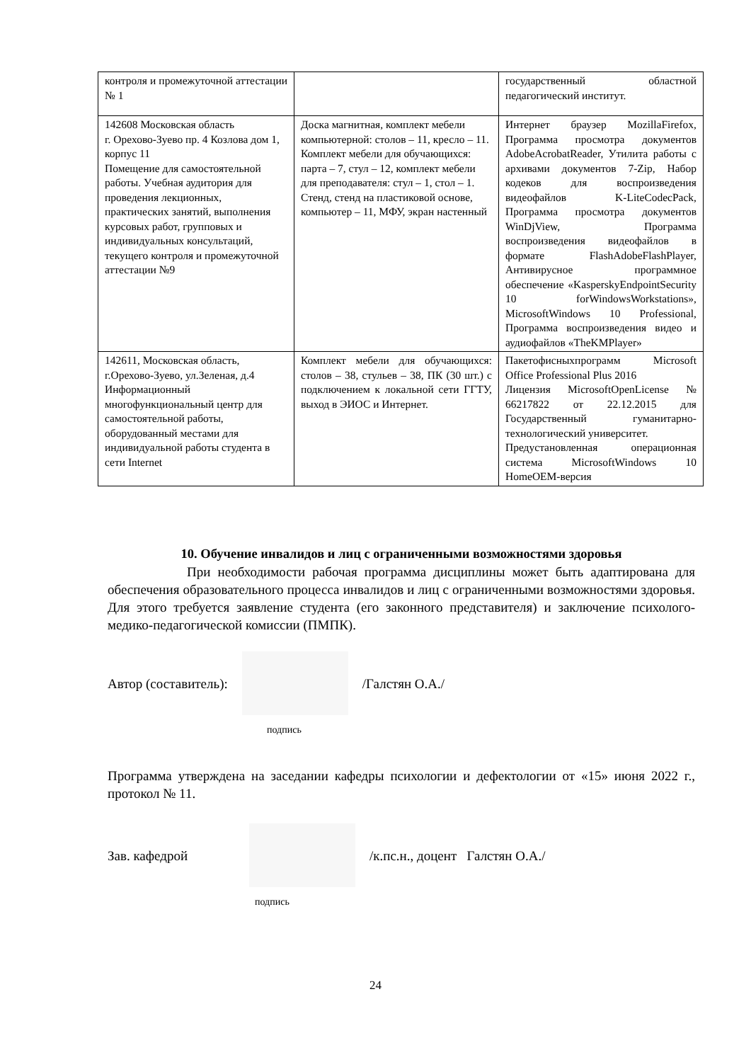| контроля и промежуточной аттестации № 1 | | государственный областной педагогический институт. |
| 142608 Московская область г. Орехово-Зуево пр. 4 Козлова дом 1, корпус 11 Помещение для самостоятельной работы. Учебная аудитория для проведения лекционных, практических занятий, выполнения курсовых работ, групповых и индивидуальных консультаций, текущего контроля и промежуточной аттестации №9 | Доска магнитная, комплект мебели компьютерной: столов – 11, кресло – 11. Комплект мебели для обучающихся: парта – 7, стул – 12, комплект мебели для преподавателя: стул – 1, стол – 1. Стенд, стенд на пластиковой основе, компьютер – 11, МФУ, экран настенный | Интернет браузер MozillaFirefox, Программа просмотра документов AdobeAcrobatReader, Утилита работы с архивами документов 7-Zip, Набор кодеков для воспроизведения видеофайлов K-LiteCodecPack, Программа просмотра документов WinDjView, Программа воспроизведения видеофайлов в формате FlashAdobeFlashPlayer, Антивирусное программное обеспечение «KasperskyEndpointSecurity 10 forWindowsWorkstations», MicrosoftWindows 10 Professional, Программа воспроизведения видео и аудиофайлов «TheKMPlayer» |
| 142611, Московская область, г.Орехово-Зуево, ул.Зеленая, д.4 Информационный многофункциональный центр для самостоятельной работы, оборудованный местами для индивидуальной работы студента в сети Internet | Комплект мебели для обучающихся: столов – 38, стульев – 38, ПК (30 шт.) с подключением к локальной сети ГГТУ, выход в ЭИОС и Интернет. | Пакетофисныхпрограмм Microsoft Office Professional Plus 2016 Лицензия MicrosoftOpenLicense № 66217822 от 22.12.2015 для Государственный гуманитарно-технологический университет. Предустановленная операционная система MicrosoftWindows 10 HomeOEM-версия |
10. Обучение инвалидов и лиц с ограниченными возможностями здоровья
При необходимости рабочая программа дисциплины может быть адаптирована для обеспечения образовательного процесса инвалидов и лиц с ограниченными возможностями здоровья. Для этого требуется заявление студента (его законного представителя) и заключение психолого-медико-педагогической комиссии (ПМПК).
Автор (составитель): /Галстян О.А./
подпись
Программа утверждена на заседании кафедры психологии и дефектологии от «15» июня 2022 г., протокол № 11.
Зав. кафедрой
/к.пс.н., доцент Галстян О.А./
подпись
24